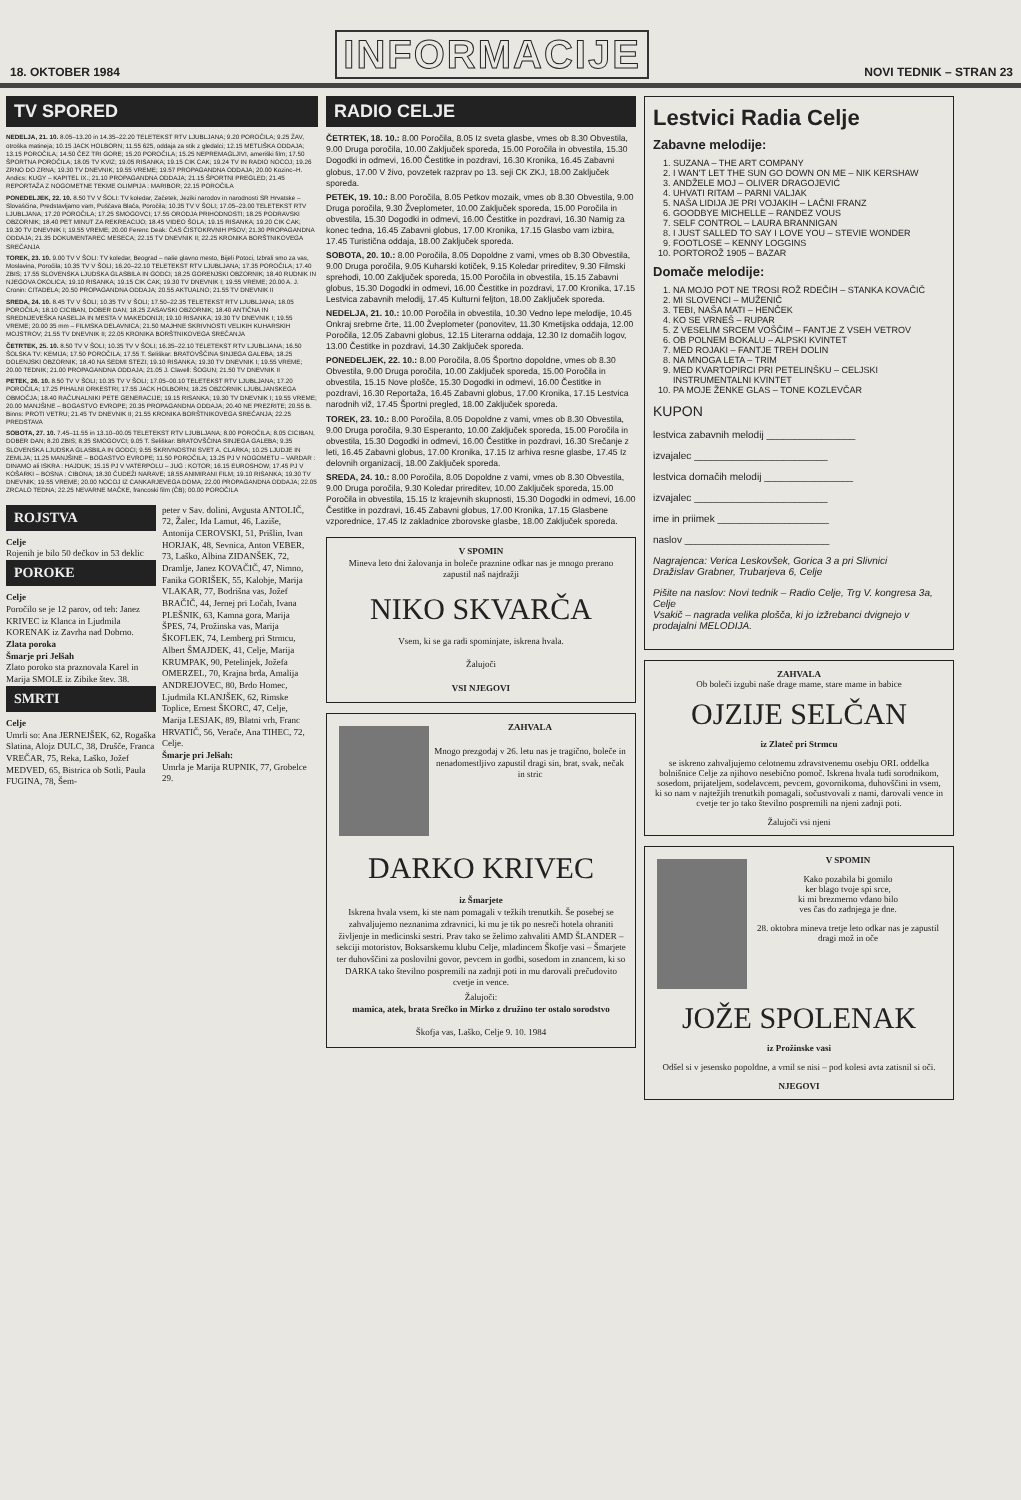18. OKTOBER 1984 INFORMACIJE NOVI TEDNIK – STRAN 23
TV SPORED
NEDELJA, 21. 10. 8.05–13.20 in 14.35–22.20 TELETEKST RTV LJUBLJANA; 9.20 POROČILA; 9.25 ŽAV, otroška matineja; 10.15 JACK HOLBORN; 11.55 625, oddaja za stik z gledalci; 12.15 METLIŠKA ODDAJA; 13.15 POROČILA; 14.50 ČEZ TRI GORE; 15.20 POROČILA; 15.25 NEPREMAGLJIVI, ameriški film; 17.50 ŠPORTNA POROČILA; 18.05 TV KVIZ; 19.05 RISANKA; 19.15 CIK CAK; 19.24 TV IN RADIO NOCOJ; 19.26 ZRNO DO ZRNA; 19.30 TV DNEVNIK; 19.55 VREME; 19.57 PROPAGANDNA ODDAJA; 20.00 Kozinc–H. Andics: KUGY – KAPITEL IX.; 21.10 PROPAGANDNA ODDAJA; 21.15 ŠPORTNI PREGLED; 21.45 REPORTAŽA Z NOGOMETNE TEKME OLIMPIJA : MARIBOR; 22.15 POROČILA
PONEDELJEK, 22. 10. 8.50 TV V ŠOLI: TV koledar, Začetek, Jeziki narodov in narodnosti SR Hrvatske – Slovaščina, Predstavljamo vam, Puščava Blača, Poročila; 10.35 TV V ŠOLI; 17.05–23.00 TELETEKST RTV LJUBLJANA; 17.20 POROČILA; 17.25 SMOGOVCI; 17.55 ORODJA PRIHODNOSTI; 18.25 PODRAVSKI OBZORNIK; 18.40 PET MINUT ZA REKREACIJO; 18.45 VIDEO ŠOLA; 19.15 RISANKA; 19.20 CIK CAK; 19.30 TV DNEVNIK I; 19.55 VREME; 20.00 Ferenc Deak: ČAS ČISTOKRVNIH PSOV; 21.30 PROPAGANDNA ODDAJA; 21.35 DOKUMENTAREC MESECA; 22.15 TV DNEVNIK II; 22.25 KRONIKA BORŠTNIKOVEGA SREČANJA
TOREK, 23. 10. 9.00 TV V ŠOLI: TV koledar, Beograd – naše glavno mesto, Bijeli Potoci, Izbrali smo za vas, Moslavina, Poročila; 10.35 TV V ŠOLI; 16.20–22.10 TELETEKST RTV LJUBLJANA; 17.35 POROČILA; 17.40 ZBIS; 17.55 SLOVENSKA LJUDSKA GLASBILA IN GODCI; 18.25 GORENJSKI OBZORNIK; 18.40 RUDNIK IN NJEGOVA OKOLICA; 19.10 RISANKA; 19.15 CIK CAK; 19.30 TV DNEVNIK I; 19.55 VREME; 20.00 A. J. Cronin: CITADELA; 20.50 PROPAGANDNA ODDAJA; 20.55 AKTUALNO; 21.55 TV DNEVNIK II
SREDA, 24. 10. 8.45 TV V ŠOLI; 10.35 TV V ŠOLI; 17.50–22.35 TELETEKST RTV LJUBLJANA; 18.05 POROČILA; 18.10 CICIBAN, DOBER DAN; 18.25 ZASAVSKI OBZORNIK; 18.40 ANTIČNA IN SREDNJEVEŠKA NASELJA IN MESTA V MAKEDONIJI; 19.10 RISANKA; 19.30 TV DNEVNIK I; 19.55 VREME; 20.00 35 mm – FILMSKA DELAVNICA; 21.50 MAJHNE SKRIVNOSTI VELIKIH KUHARSKIH MOJSTROV; 21.55 TV DNEVNIK II; 22.05 KRONIKA BORŠTNIKOVEGA SREČANJA
ČETRTEK, 25. 10. 8.50 TV V ŠOLI; 10.35 TV V ŠOLI; 16.35–22.10 TELETEKST RTV LJUBLJANA; 16.50 ŠOLSKA TV: KEMIJA; 17.50 POROČILA; 17.55 T. Seliškar: BRATOVŠČINA SINJEGA GALEBA; 18.25 DOLENJSKI OBZORNIK; 18.40 NA SEDMI STEZI; 19.10 RISANKA; 19.30 TV DNEVNIK I; 19.55 VREME; 20.00 TEDNIK; 21.00 PROPAGANDNA ODDAJA; 21.05 J. Clavell: ŠOGUN; 21.50 TV DNEVNIK II
PETEK, 26. 10. 8.50 TV V ŠOLI; 10.35 TV V ŠOLI; 17.05–00.10 TELETEKST RTV LJUBLJANA; 17.20 POROČILA; 17.25 PIHALNI ORKESTRI; 17.55 JACK HOLBORN; 18.25 OBZORNIK LJUBLJANSKEGA OBMOČJA; 18.40 RAČUNALNIKI PETE GENERACIJE; 19.15 RISANKA; 19.30 TV DNEVNIK I; 19.55 VREME; 20.00 MANJŠINE – BOGASTVO EVROPE; 20.35 PROPAGANDNA ODDAJA; 20.40 NE PREZRITE; 20.55 B. Binns: PROTI VETRU; 21.45 TV DNEVNIK II; 21.55 KRONIKA BORŠTNIKOVEGA SREČANJA; 22.25 PREDSTAVA
SOBOTA, 27. 10. 7.45–11.55 in 13.10–00.05 TELETEKST RTV LJUBLJANA; 8.00 POROČILA; 8.05 CICIBAN, DOBER DAN; 8.20 ZBIS; 8.35 SMOGOVCI; 9.05 T. Seliškar: BRATOVŠČINA SINJEGA GALEBA; 9.35 SLOVENSKA LJUDSKA GLASBILA IN GODCI; 9.55 SKRIVNOSTNI SVET A. CLARKA; 10.25 LJUDJE IN ZEMLJA; 11.25 MANJŠINE – BOGASTVO EVROPE; 11.50 POROČILA; 13.25 PJ V NOGOMETU – VARDAR : DINAMO ali ISKRA : HAJDUK; 15.15 PJ V VATERPOLU – JUG : KOTOR; 16.15 EUROSHOW; 17.45 PJ V KOŠARKI – BOSNA : CIBONA; 18.30 ČUDEŽI NARAVE; 18.55 ANIMIRANI FILM; 19.10 RISANKA; 19.30 TV DNEVNIK; 19.55 VREME; 20.00 NOCOJ IZ CANKARJEVEGA DOMA; 22.00 PROPAGANDNA ODDAJA; 22.05 ZRCALO TEDNA; 22.25 NEVARNE MAČKE, francoski film (ČB); 00.00 POROČILA
ROJSTVA
Celje
Rojenih je bilo 50 dečkov in 53 deklic
POROKE
Celje
Poročilo se je 12 parov, od teh: Janez KRIVEC iz Klanca in Ljudmila KORENAK iz Zavrha nad Dobrno.
Zlata poroka
Šmarje pri Jelšah
Zlato poroko sta praznovala Karel in Marija SMOLE iz Zibike štev. 38.
SMRTI
Celje
Umrli so: Ana JERNEJŠEK, 62, Rogaška Slatina, Alojz DULC, 38, Drušče, Franca VREČAR, 75, Reka, Laško, Jožef MEDVED, 65, Bistrica ob Sotli, Paula FUGINA, 78, Šem-
peter v Sav. dolini, Avgusta ANTOLIČ, 72, Žalec, Ida Lamut, 46, Laziše, Antonija CEROVSKI, 51, Prišlin, Ivan HORJAK, 48, Sevnica, Anton VEBER, 73, Laško, Albina ZIDANŠEK, 72, Dramlje, Janez KOVAČIČ, 47, Nimno, Fanika GORIŠEK, 55, Kalobje, Marija VLAKAR, 77, Bodrišna vas, Jožef BRAČIČ, 44, Jernej pri Ločah, Ivana PLEŠNIK, 63, Kamna gora, Marija ŠPES, 74, Prožinska vas, Marija ŠKOFLEK, 74, Lemberg pri Strmcu, Albert ŠMAJDEK, 41, Celje, Marija KRUMPAK, 90, Petelinjek, Jožefa OMERZEL, 70, Krajna brda, Amalija ANDREJOVEC, 80, Brdo Homec, Ljudmila KLANJŠEK, 62, Rimske Toplice, Ernest ŠKORC, 47, Celje, Marija LESJAK, 89, Blatni vrh, Franc HRVATIČ, 56, Verače, Ana TIHEC, 72, Celje.
Šmarje pri Jelšah:
Umrla je Marija RUPNIK, 77, Grobelce 29.
RADIO CELJE
ČETRTEK, 18. 10.: 8.00 Poročila, 8.05 Iz sveta glasbe, vmes ob 8.30 Obvestila, 9.00 Druga poročila, 10.00 Zaključek sporeda, 15.00 Poročila in obvestila, 15.30 Dogodki in odmevi, 16.00 Čestitke in pozdravi, 16.30 Kronika, 16.45 Zabavni globus, 17.00 V živo, povzetek razprav po 13. seji CK ZKJ, 18.00 Zaključek sporeda.
PETEK, 19. 10.: 8.00 Poročila, 8.05 Petkov mozaik, vmes ob 8.30 Obvestila, 9.00 Druga poročila, 9.30 Žveplometer, 10.00 Zaključek sporeda, 15.00 Poročila in obvestila, 15.30 Dogodki in odmevi, 16.00 Čestitke in pozdravi, 16.30 Namig za konec tedna, 16.45 Zabavni globus, 17.00 Kronika, 17.15 Glasbo vam izbira, 17.45 Turistična oddaja, 18.00 Zaključek sporeda.
SOBOTA, 20. 10.: 8.00 Poročila, 8.05 Dopoldne z vami, vmes ob 8.30 Obvestila, 9.00 Druga poročila, 9.05 Kuharski kotiček, 9.15 Koledar prireditev, 9.30 Filmski sprehodi, 10.00 Zaključek sporeda, 15.00 Poročila in obvestila, 15.15 Zabavni globus, 15.30 Dogodki in odmevi, 16.00 Čestitke in pozdravi, 17.00 Kronika, 17.15 Lestvica zabavnih melodij, 17.45 Kulturni feljton, 18.00 Zaključek sporeda.
NEDELJA, 21. 10.: 10.00 Poročila in obvestila, 10.30 Vedno lepe melodije, 10.45 Onkraj srebrne črte, 11.00 Žveplometer (ponovitev, 11.30 Kmetijska oddaja, 12.00 Poročila, 12.05 Zabavni globus, 12.15 Literarna oddaja, 12.30 Iz domačih logov, 13.00 Čestitke in pozdravi, 14.30 Zaključek sporeda.
PONEDELJEK, 22. 10.: 8.00 Poročila, 8.05 Športno dopoldne, vmes ob 8.30 Obvestila, 9.00 Druga poročila, 10.00 Zaključek sporeda, 15.00 Poročila in obvestila, 15.15 Nove plošče, 15.30 Dogodki in odmevi, 16.00 Čestitke in pozdravi, 16.30 Reportaža, 16.45 Zabavni globus, 17.00 Kronika, 17.15 Lestvica narodnih viž, 17.45 Športni pregled, 18.00 Zaključek sporeda.
TOREK, 23. 10.: 8.00 Poročila, 8.05 Dopoldne z vami, vmes ob 8.30 Obvestila, 9.00 Druga poročila, 9.30 Esperanto, 10.00 Zaključek sporeda, 15.00 Poročila in obvestila, 15.30 Dogodki in odmevi, 16.00 Čestitke in pozdravi, 16.30 Srečanje z leti, 16.45 Zabavni globus, 17.00 Kronika, 17.15 Iz arhiva resne glasbe, 17.45 Iz delovnih organizacij, 18.00 Zaključek sporeda.
SREDA, 24. 10.: 8.00 Poročila, 8.05 Dopoldne z vami, vmes ob 8.30 Obvestila, 9.00 Druga poročila, 9.30 Koledar prireditev, 10.00 Zaključek sporeda, 15.00 Poročila in obvestila, 15.15 Iz krajevnih skupnosti, 15.30 Dogodki in odmevi, 16.00 Čestitke in pozdravi, 16.45 Zabavni globus, 17.00 Kronika, 17.15 Glasbene vzporednice, 17.45 Iz zakladnice zborovske glasbe, 18.00 Zaključek sporeda.
V SPOMIN
Mineva leto dni žalovanja in bolečе praznine odkar nas je mnogo prerano zapustil naš najdražji
NIKO SKVARČA
Vsem, ki se ga radi spominjate, iskrena hvala.
Žalujoči
VSI NJEGOVI
ZAHVALA
Mnogo prezgodaj v 26. letu nas je tragično, boleče in nenadomestljivo zapustil dragi sin, brat, svak, nečak in stric
DARKO KRIVEC
iz Šmarjete
Iskrena hvala vsem, ki ste nam pomagali v težkih trenutkih. Še posebej se zahvaljujemo neznanima zdravnici, ki mu je tik po nesreči hotela ohraniti življenje in medicinski sestri. Prav tako se želimo zahvaliti AMD ŠLANDER – sekciji motoristov, Boksarskemu klubu Celje, mladincem Škofje vasi – Šmarjete ter duhovščini za poslovilni govor, pevcem in godbi, sosedom in znancem, ki so DARKA tako številno pospremili na zadnji poti in mu darovali prečudovito cvetje in vence.
Žalujoči:
mamica, atek, brata Srečko in Mirko z družino ter ostalo sorodstvo
Škofja vas, Laško, Celje 9. 10. 1984
Lestvici Radia Celje
Zabavne melodije:
1. SUZANA – THE ART COMPANY
2. I WAN'T LET THE SUN GO DOWN ON ME – NIK KERSHAW
3. ANDŽELE MOJ – OLIVER DRAGOJEVIĆ
4. UHVATI RITAM – PARNI VALJAK
5. NAŠA LIDIJA JE PRI VOJAKIH – LAČNI FRANZ
6. GOODBYE MICHELLE – RANDEZ VOUS
7. SELF CONTROL – LAURA BRANNIGAN
8. I JUST SALLED TO SAY I LOVE YOU – STEVIE WONDER
9. FOOTLOSE – KENNY LOGGINS
10. PORTOROŽ 1905 – BAZAR
Domače melodije:
1. NA MOJO POT NE TROSI ROŽ RDEČIH – STANKA KOVAČIČ
2. MI SLOVENCI – MUŽENIČ
3. TEBI, NAŠA MATI – HENČEK
4. KO SE VRNEŠ – RUPAR
5. Z VESELIM SRCEM VOŠČIM – FANTJE Z VSEH VETROV
6. OB POLNEM BOKALU – ALPSKI KVINTET
7. MED ROJAKI – FANTJE TREH DOLIN
8. NA MNOGA LETA – TRIM
9. MED KVARTOPIRCI PRI PETELINŠKU – CELJSKI INSTRUMENTALNI KVINTET
10. PA MOJE ŽENKE GLAS – TONE KOZLEVČAR
KUPON
lestvica zabavnih melodij ________________
izvajalec ________________________
lestvica domačih melodij ________________
izvajalec ________________________
ime in priimek ____________________
naslov __________________________
Nagrajenca: Verica Leskovšek, Gorica 3 a pri Slivnici
Dražislav Grabner, Trubarjeva 6, Celje
Pišite na naslov: Novi tednik – Radio Celje, Trg V. kongresa 3a, Celje
Vsakič – nagrada velika plošča, ki jo izžrebanci dvignejo v prodajalni MELODIJA.
ZAHVALA
Ob boleči izgubi naše drage mame, stare mame in babice
OJZIJE SELČAN
iz Zlateč pri Strmcu
se iskreno zahvaljujemo celotnemu zdravstvenemu osebju ORL oddelka bolnišnice Celje za njihovo nesebično pomoč. Iskrena hvala tudi sorodnikom, sosedom, prijateljem, sodelavcem, pevcem, govornikoma, duhovščini in vsem, ki so nam v najtežjih trenutkih pomagali, sočustvovali z nami, darovali vence in cvetje ter jo tako številno pospremili na njeni zadnji poti.
Žalujoči vsi njeni
V SPOMIN
Kako pozabila bi gomilo
ker blago tvoje spi srce,
ki mi brezmerno vdano bilo
ves čas do zadnjega je dne.
28. oktobra mineva tretje leto odkar nas je zapustil dragi mož in oče
JOŽE SPOLENAK
iz Prožinske vasi
Odšel si v jesensko popoldne, a vrnil se nisi – pod kolesi avta zatisnil si oči.
NJEGOVI